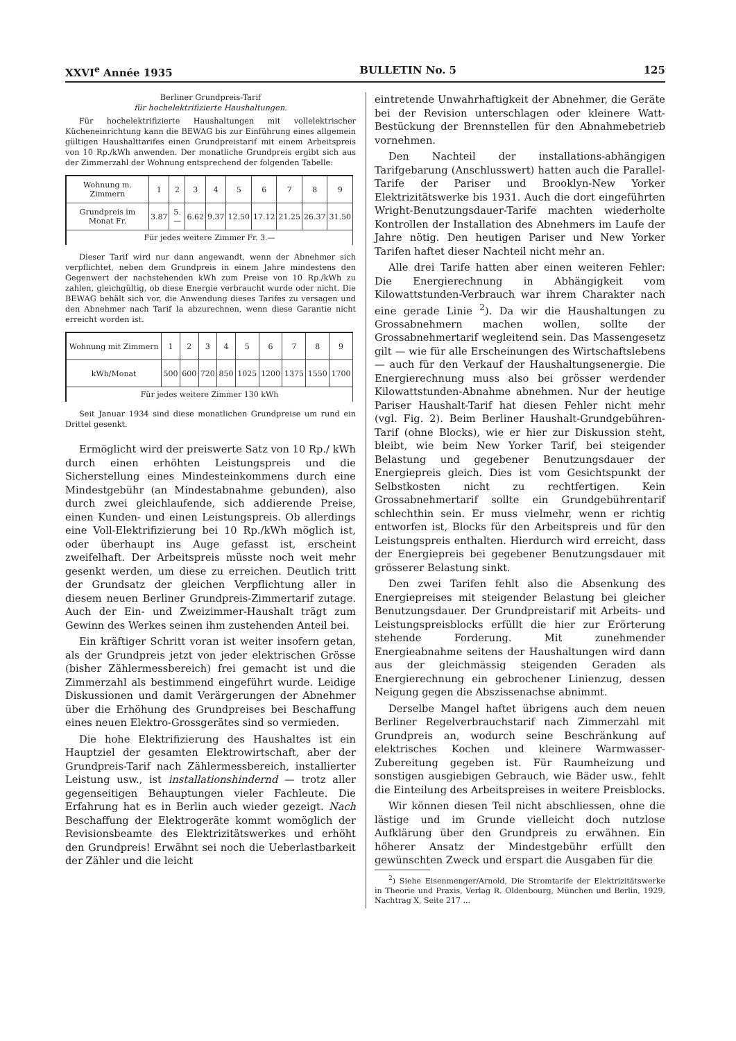XXVI<sup>e</sup> Année 1935 BULLETIN No. 5 125
Berliner Grundpreis-Tarif
für hochelektrifizierte Haushaltungen.
Für hochelektrifizierte Haushaltungen mit vollelektrischer Kücheneinrichtung kann die BEWAG bis zur Einführung eines allgemein gültigen Haushalttarifes einen Grundpreistarif mit einem Arbeitspreis von 10 Rp./kWh anwenden. Der monatliche Grundpreis ergibt sich aus der Zimmerzahl der Wohnung entsprechend der folgenden Tabelle:
| Wohnung m. Zimmern | 1 | 2 | 3 | 4 | 5 | 6 | 7 | 8 | 9 |
| Grundpreis im Monat Fr. | 3.87 | 5.— | 6.62 | 9.37 | 12.50 | 17.12 | 21.25 | 26.37 | 31.50 |
| Für jedes weitere Zimmer Fr. 3.— | | | | | | | | | |
Dieser Tarif wird nur dann angewandt, wenn der Abnehmer sich verpflichtet, neben dem Grundpreis in einem Jahre mindestens den Gegenwert der nachstehenden kWh zum Preise von 10 Rp./kWh zu zahlen, gleichgültig, ob diese Energie verbraucht wurde oder nicht. Die BEWAG behält sich vor, die Anwendung dieses Tarifes zu versagen und den Abnehmer nach Tarif Ia abzurechnen, wenn diese Garantie nicht erreicht worden ist.
| Wohnung mit Zimmern | 1 | 2 | 3 | 4 | 5 | 6 | 7 | 8 | 9 |
| kWh/Monat | 500 | 600 | 720 | 850 | 1025 | 1200 | 1375 | 1550 | 1700 |
| Für jedes weitere Zimmer 130 kWh | | | | | | | | | |
Seit Januar 1934 sind diese monatlichen Grundpreise um rund ein Drittel gesenkt.
Ermöglicht wird der preiswerte Satz von 10 Rp./ kWh durch einen erhöhten Leistungspreis und die Sicherstellung eines Mindesteinkommens durch eine Mindestgebühr (an Mindestabnahme gebunden), also durch zwei gleichlaufende, sich addierende Preise, einen Kunden- und einen Leistungspreis. Ob allerdings eine Voll-Elektrifizierung bei 10 Rp./kWh möglich ist, oder überhaupt ins Auge gefasst ist, erscheint zweifelhaft. Der Arbeitspreis müsste noch weit mehr gesenkt werden, um diese zu erreichen. Deutlich tritt der Grundsatz der gleichen Verpflichtung aller in diesem neuen Berliner Grundpreis-Zimmertarif zutage. Auch der Ein- und Zweizimmer-Haushalt trägt zum Gewinn des Werkes seinen ihm zustehenden Anteil bei.
Ein kräftiger Schritt voran ist weiter insofern getan, als der Grundpreis jetzt von jeder elektrischen Grösse (bisher Zählermessbereich) frei gemacht ist und die Zimmerzahl als bestimmend eingeführt wurde. Leidige Diskussionen und damit Verärgerungen der Abnehmer über die Erhöhung des Grundpreises bei Beschaffung eines neuen Elektro-Grossgerätes sind so vermieden.
Die hohe Elektrifizierung des Haushaltes ist ein Hauptziel der gesamten Elektrowirtschaft, aber der Grundpreis-Tarif nach Zählermessbereich, installierter Leistung usw., ist installationshindernd — trotz aller gegenseitigen Behauptungen vieler Fachleute. Die Erfahrung hat es in Berlin auch wieder gezeigt. Nach Beschaffung der Elektrogeräte kommt womöglich der Revisionsbeamte des Elektrizitätswerkes und erhöht den Grundpreis! Erwähnt sei noch die Ueberlastbarkeit der Zähler und die leicht
eintretende Unwahrhaftigkeit der Abnehmer, die Geräte bei der Revision unterschlagen oder kleinere Watt-Bestückung der Brennstellen für den Abnahmebetrieb vornehmen.
Den Nachteil der installations-abhängigen Tarifgebarung (Anschlusswert) hatten auch die Parallel-Tarife der Pariser und Brooklyn-New Yorker Elektrizitätswerke bis 1931. Auch die dort eingeführten Wright-Benutzungsdauer-Tarife machten wiederholte Kontrollen der Installation des Abnehmers im Laufe der Jahre nötig. Den heutigen Pariser und New Yorker Tarifen haftet dieser Nachteil nicht mehr an.
Alle drei Tarife hatten aber einen weiteren Fehler: Die Energierechnung in Abhängigkeit vom Kilowattstunden-Verbrauch war ihrem Charakter nach eine gerade Linie <sup>2</sup>). Da wir die Haushaltungen zu Grossabnehmern machen wollen, sollte der Grossabnehmertarif wegleitend sein. Das Massengesetz gilt — wie für alle Erscheinungen des Wirtschaftslebens — auch für den Verkauf der Haushaltungsenergie. Die Energierechnung muss also bei grösser werdender Kilowattstunden-Abnahme abnehmen. Nur der heutige Pariser Haushalt-Tarif hat diesen Fehler nicht mehr (vgl. Fig. 2). Beim Berliner Haushalt-Grundgebühren-Tarif (ohne Blocks), wie er hier zur Diskussion steht, bleibt, wie beim New Yorker Tarif, bei steigender Belastung und gegebener Benutzungsdauer der Energiepreis gleich. Dies ist vom Gesichtspunkt der Selbstkosten nicht zu rechtfertigen. Kein Grossabnehmertarif sollte ein Grundgebührentarif schlechthin sein. Er muss vielmehr, wenn er richtig entworfen ist, Blocks für den Arbeitspreis und für den Leistungspreis enthalten. Hierdurch wird erreicht, dass der Energiepreis bei gegebener Benutzungsdauer mit grösserer Belastung sinkt.
Den zwei Tarifen fehlt also die Absenkung des Energiepreises mit steigender Belastung bei gleicher Benutzungsdauer. Der Grundpreistarif mit Arbeits- und Leistungspreisblocks erfüllt die hier zur Erörterung stehende Forderung. Mit zunehmender Energieabnahme seitens der Haushaltungen wird dann aus der gleichmässig steigenden Geraden als Energierechnung ein gebrochener Linienzug, dessen Neigung gegen die Abszissenachse abnimmt.
Derselbe Mangel haftet übrigens auch dem neuen Berliner Regelverbrauchstarif nach Zimmerzahl mit Grundpreis an, wodurch seine Beschränkung auf elektrisches Kochen und kleinere Warmwasser-Zubereitung gegeben ist. Für Raumheizung und sonstigen ausgiebigen Gebrauch, wie Bäder usw., fehlt die Einteilung des Arbeitspreises in weitere Preisblocks.
Wir können diesen Teil nicht abschliessen, ohne die lästige und im Grunde vielleicht doch nutzlose Aufklärung über den Grundpreis zu erwähnen. Ein höherer Ansatz der Mindestgebühr erfüllt den gewünschten Zweck und erspart die Ausgaben für die
<sup>2</sup>) Siehe Eisenmenger/Arnold, Die Stromtarife der Elektrizitätswerke in Theorie und Praxis, Verlag R. Oldenbourg, München und Berlin, 1929, Nachtrag X, Seite 217 ...